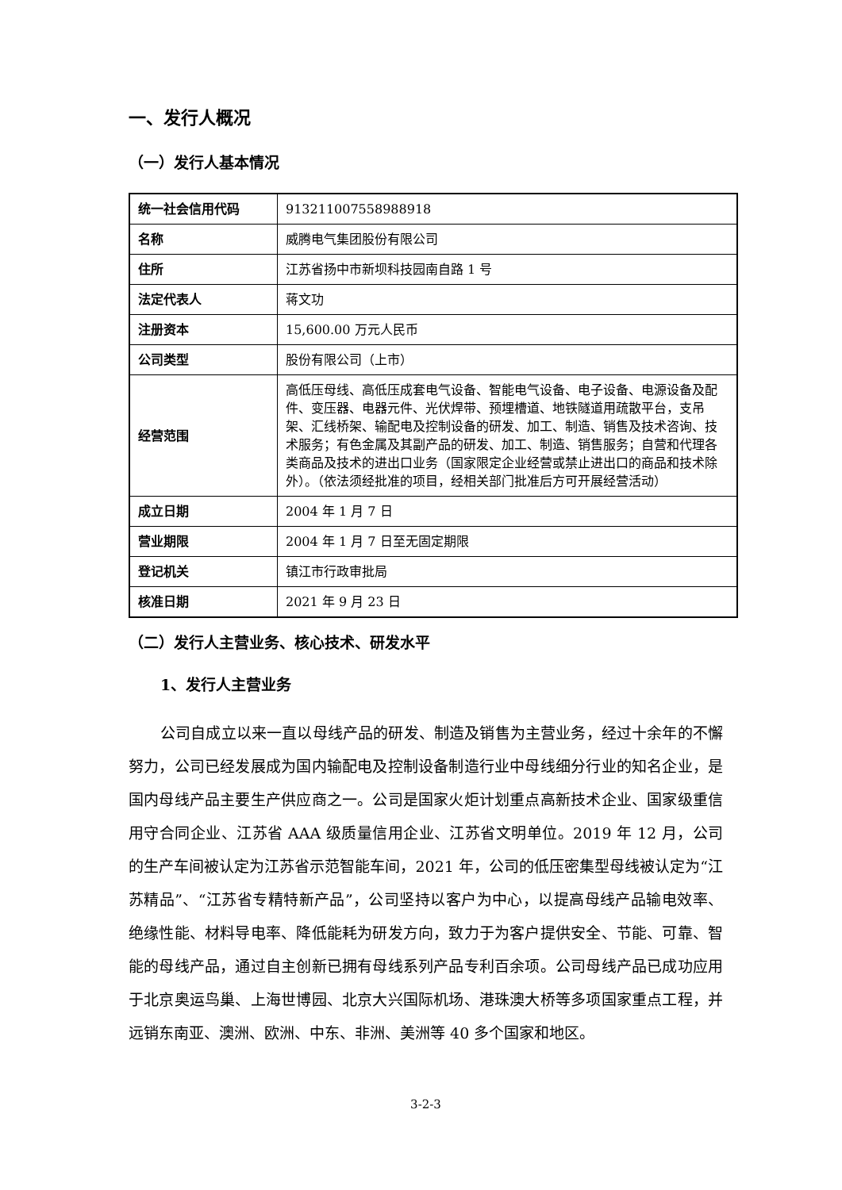一、发行人概况
（一）发行人基本情况
| 统一社会信用代码 | 913211007558988918 |
| 名称 | 威腾电气集团股份有限公司 |
| 住所 | 江苏省扬中市新坝科技园南自路 1 号 |
| 法定代表人 | 蒋文功 |
| 注册资本 | 15,600.00 万元人民币 |
| 公司类型 | 股份有限公司（上市） |
| 经营范围 | 高低压母线、高低压成套电气设备、智能电气设备、电子设备、电源设备及配件、变压器、电器元件、光伏焊带、预埋槽道、地铁隧道用疏散平台，支吊架、汇线桥架、输配电及控制设备的研发、加工、制造、销售及技术咨询、技术服务；有色金属及其副产品的研发、加工、制造、销售服务；自营和代理各类商品及技术的进出口业务（国家限定企业经营或禁止进出口的商品和技术除外）。（依法须经批准的项目，经相关部门批准后方可开展经营活动） |
| 成立日期 | 2004 年 1 月 7 日 |
| 营业期限 | 2004 年 1 月 7 日至无固定期限 |
| 登记机关 | 镇江市行政审批局 |
| 核准日期 | 2021 年 9 月 23 日 |
（二）发行人主营业务、核心技术、研发水平
1、发行人主营业务
公司自成立以来一直以母线产品的研发、制造及销售为主营业务，经过十余年的不懈努力，公司已经发展成为国内输配电及控制设备制造行业中母线细分行业的知名企业，是国内母线产品主要生产供应商之一。公司是国家火炬计划重点高新技术企业、国家级重信用守合同企业、江苏省 AAA 级质量信用企业、江苏省文明单位。2019 年 12 月，公司的生产车间被认定为江苏省示范智能车间，2021 年，公司的低压密集型母线被认定为“江苏精品”、“江苏省专精特新产品”，公司坚持以客户为中心，以提高母线产品输电效率、绝缘性能、材料导电率、降低能耗为研发方向，致力于为客户提供安全、节能、可靠、智能的母线产品，通过自主创新已拥有母线系列产品专利百余项。公司母线产品已成功应用于北京奥运鸟巢、上海世博园、北京大兴国际机场、港珠澳大桥等多项国家重点工程，并远销东南亚、澳洲、欧洲、中东、非洲、美洲等 40 多个国家和地区。
3-2-3